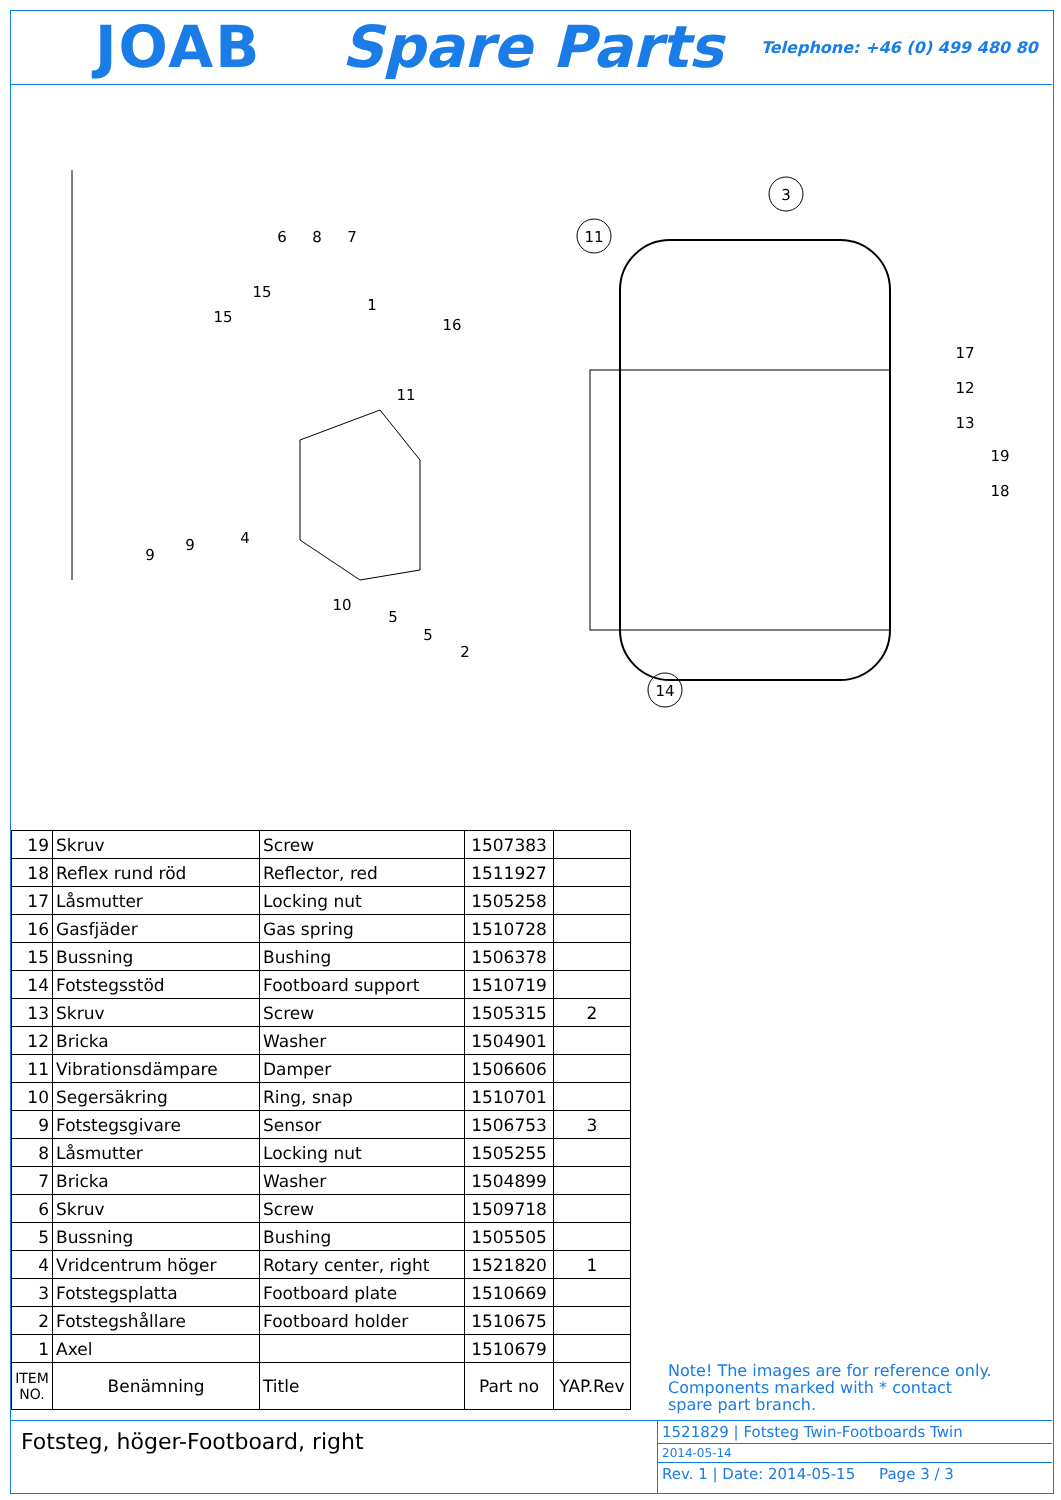JOAB Spare Parts Telephone: +46 (0) 499 480 80
3
11
14
17
12
13
19
18
4
9
9
10
5
5
2
6
8
7
15
15
1
16
11
| 19 | Skruv | Screw | 1507383 | |
| 18 | Reflex rund röd | Reflector, red | 1511927 | |
| 17 | Låsmutter | Locking nut | 1505258 | |
| 16 | Gasfjäder | Gas spring | 1510728 | |
| 15 | Bussning | Bushing | 1506378 | |
| 14 | Fotstegsstöd | Footboard support | 1510719 | |
| 13 | Skruv | Screw | 1505315 | 2 |
| 12 | Bricka | Washer | 1504901 | |
| 11 | Vibrationsdämpare | Damper | 1506606 | |
| 10 | Segersäkring | Ring, snap | 1510701 | |
| 9 | Fotstegsgivare | Sensor | 1506753 | 3 |
| 8 | Låsmutter | Locking nut | 1505255 | |
| 7 | Bricka | Washer | 1504899 | |
| 6 | Skruv | Screw | 1509718 | |
| 5 | Bussning | Bushing | 1505505 | |
| 4 | Vridcentrum höger | Rotary center, right | 1521820 | 1 |
| 3 | Fotstegsplatta | Footboard plate | 1510669 | |
| 2 | Fotstegshållare | Footboard holder | 1510675 | |
| 1 | Axel | | 1510679 | |
| ITEM NO. | Benämning | Title | Part no | YAP.Rev |
Note! The images are for reference only.
Components marked with * contact
spare part branch.
Fotsteg, höger-Footboard, right
1521829 | Fotsteg Twin-Footboards Twin
2014-05-14
Rev. 1 | Date: 2014-05-15 Page 3 / 3